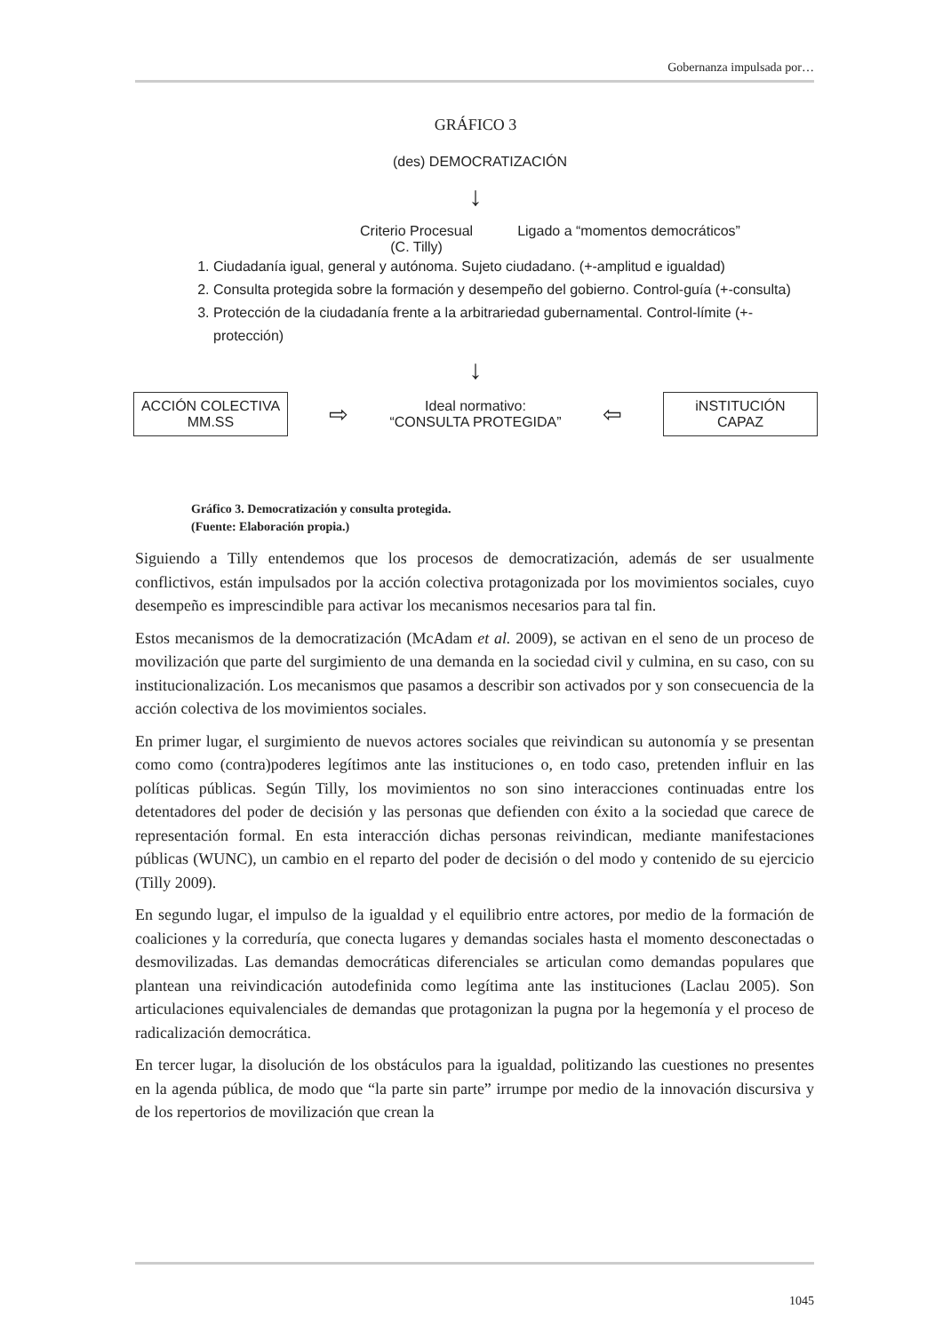Gobernanza impulsada por…
GRÁFICO 3
(des) DEMOCRATIZACIÓN
↓
Criterio Procesual
(C. Tilly)
Ligado a “momentos democráticos”
1. Ciudadanía igual, general y autónoma. Sujeto ciudadano. (+-amplitud e igualdad)
2. Consulta protegida sobre la formación y desempeño del gobierno. Control-guía (+-consulta)
3. Protección de la ciudadanía frente a la arbitrariedad gubernamental. Control-límite (+- protección)
↓
ACCIÓN COLECTIVA
MM.SS
⇨
Ideal normativo:
“CONSULTA PROTEGIDA”
⇦
iNSTITUCIÓN
CAPAZ
Gráfico 3. Democratización y consulta protegida.
(Fuente: Elaboración propia.)
Siguiendo a Tilly entendemos que los procesos de democratización, además de ser usualmente conflictivos, están impulsados por la acción colectiva protagonizada por los movimientos sociales, cuyo desempeño es imprescindible para activar los mecanismos necesarios para tal fin.
Estos mecanismos de la democratización (McAdam et al. 2009), se activan en el seno de un proceso de movilización que parte del surgimiento de una demanda en la sociedad civil y culmina, en su caso, con su institucionalización. Los mecanismos que pasamos a describir son activados por y son consecuencia de la acción colectiva de los movimientos sociales.
En primer lugar, el surgimiento de nuevos actores sociales que reivindican su autonomía y se presentan como como (contra)poderes legítimos ante las instituciones o, en todo caso, pretenden influir en las políticas públicas. Según Tilly, los movimientos no son sino interacciones continuadas entre los detentadores del poder de decisión y las personas que defienden con éxito a la sociedad que carece de representación formal. En esta interacción dichas personas reivindican, mediante manifestaciones públicas (WUNC), un cambio en el reparto del poder de decisión o del modo y contenido de su ejercicio (Tilly 2009).
En segundo lugar, el impulso de la igualdad y el equilibrio entre actores, por medio de la formación de coaliciones y la correduría, que conecta lugares y demandas sociales hasta el momento desconectadas o desmovilizadas. Las demandas democráticas diferenciales se articulan como demandas populares que plantean una reivindicación autodefinida como legítima ante las instituciones (Laclau 2005). Son articulaciones equivalenciales de demandas que protagonizan la pugna por la hegemonía y el proceso de radicalización democrática.
En tercer lugar, la disolución de los obstáculos para la igualdad, politizando las cuestiones no presentes en la agenda pública, de modo que “la parte sin parte” irrumpe por medio de la innovación discursiva y de los repertorios de movilización que crean la
1045